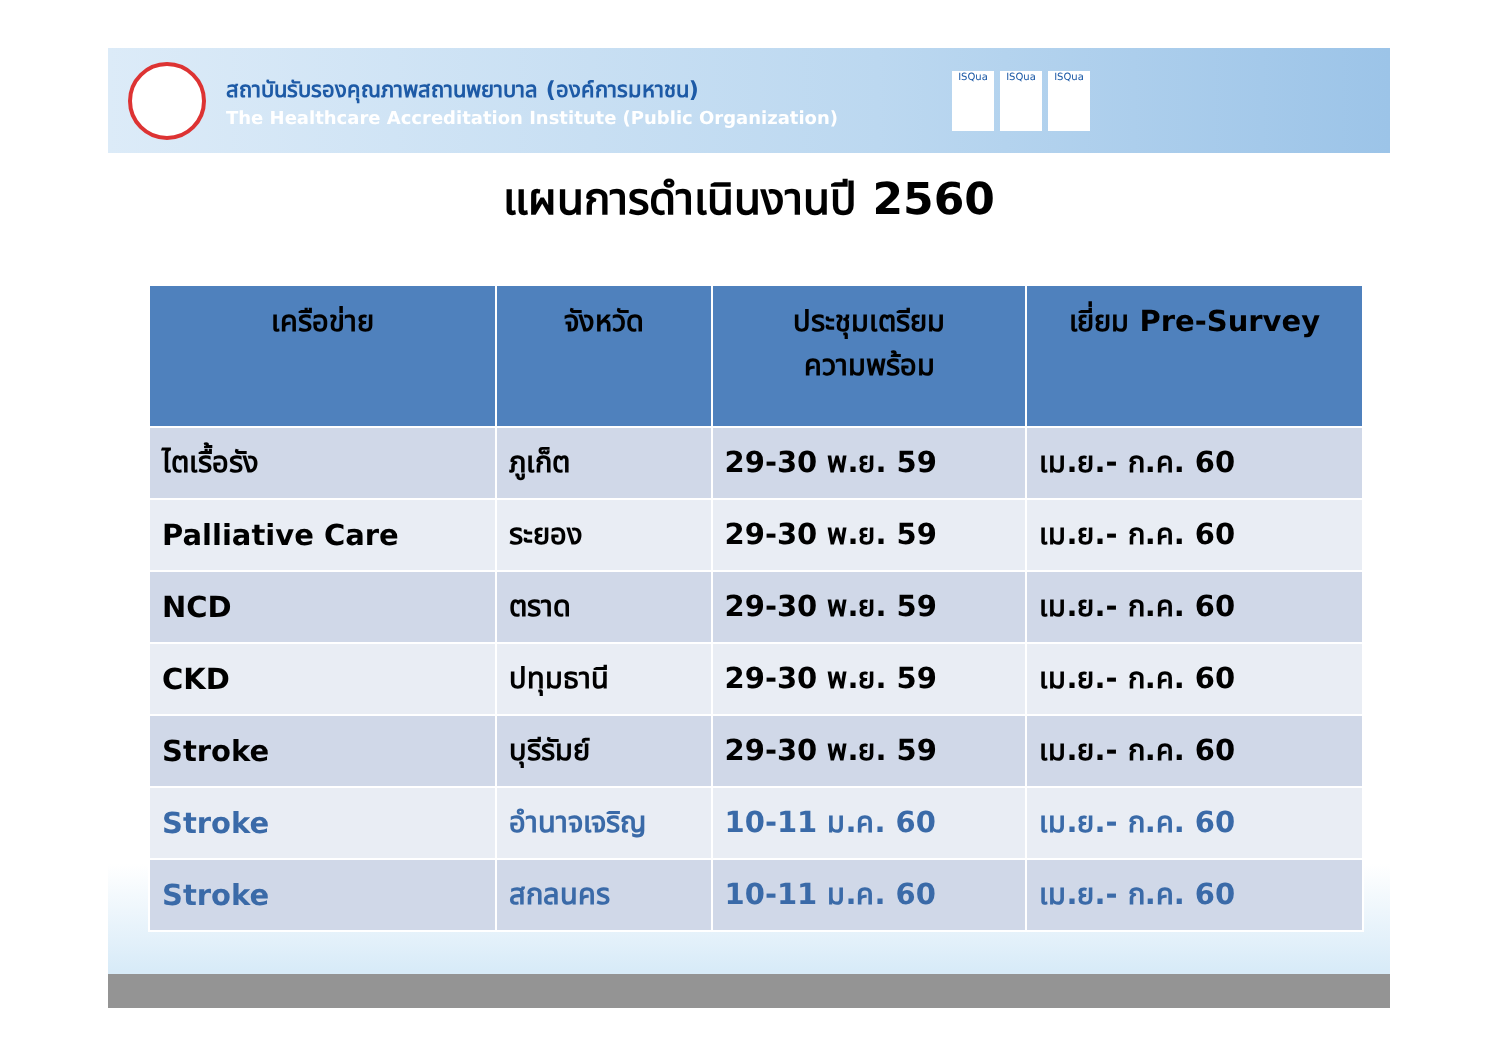สถาบันรับรองคุณภาพสถานพยาบาล (องค์การมหาชน)
The Healthcare Accreditation Institute (Public Organization)
ISQua ISQua ISQua
แผนการดำเนินงานปี 2560
| เครือข่าย | จังหวัด | ประชุมเตรียม ความพร้อม | เยี่ยม Pre-Survey |
| --- | --- | --- | --- |
| ไตเรื้อรัง | ภูเก็ต | 29-30 พ.ย. 59 | เม.ย.- ก.ค. 60 |
| Palliative Care | ระยอง | 29-30 พ.ย. 59 | เม.ย.- ก.ค. 60 |
| NCD | ตราด | 29-30 พ.ย. 59 | เม.ย.- ก.ค. 60 |
| CKD | ปทุมธานี | 29-30 พ.ย. 59 | เม.ย.- ก.ค. 60 |
| Stroke | บุรีรัมย์ | 29-30 พ.ย. 59 | เม.ย.- ก.ค. 60 |
| Stroke | อำนาจเจริญ | 10-11 ม.ค. 60 | เม.ย.- ก.ค. 60 |
| Stroke | สกลนคร | 10-11 ม.ค. 60 | เม.ย.- ก.ค. 60 |